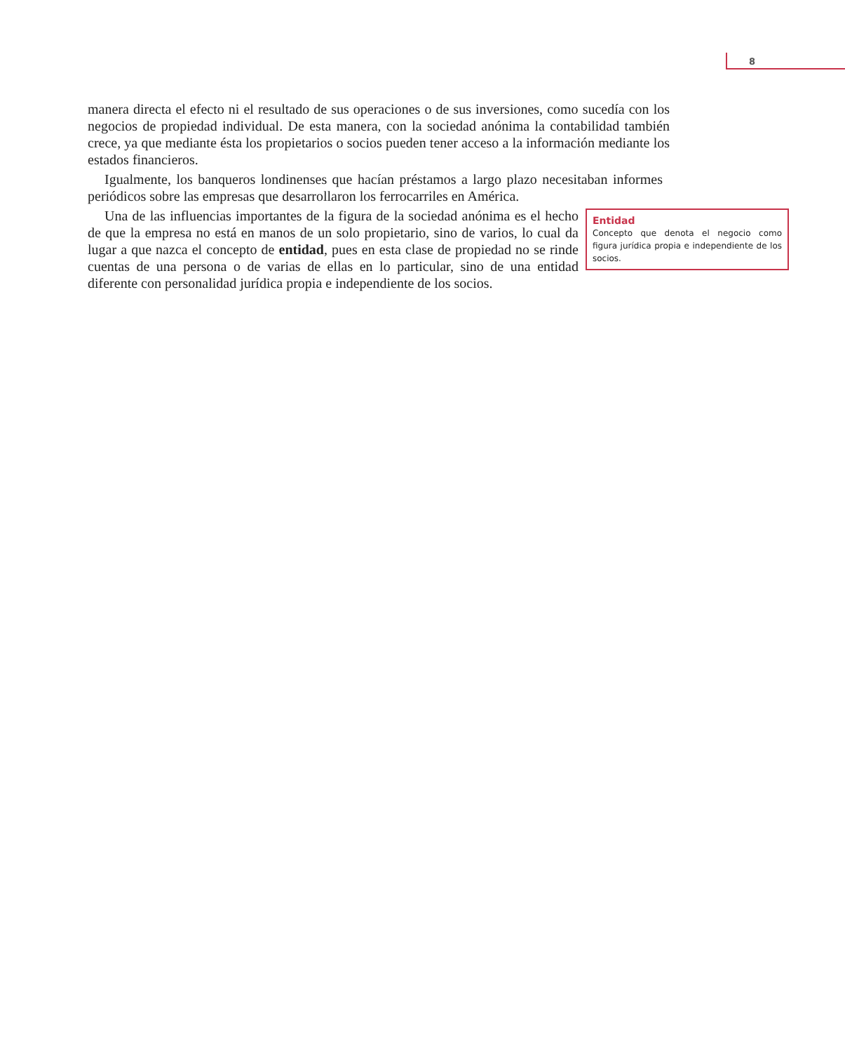8
manera directa el efecto ni el resultado de sus operaciones o de sus inversiones, como sucedía con los negocios de propiedad individual. De esta manera, con la sociedad anónima la contabilidad también crece, ya que mediante ésta los propietarios o socios pueden tener acceso a la información mediante los estados financieros.
Igualmente, los banqueros londinenses que hacían préstamos a largo plazo necesitaban informes periódicos sobre las empresas que desarrollaron los ferrocarriles en América.
Entidad
Concepto que denota el negocio como figura jurídica propia e independiente de los socios.
Una de las influencias importantes de la figura de la sociedad anónima es el hecho de que la empresa no está en manos de un solo propietario, sino de varios, lo cual da lugar a que nazca el concepto de entidad, pues en esta clase de propiedad no se rinde cuentas de una persona o de varias de ellas en lo particular, sino de una entidad diferente con personalidad jurídica propia e independiente de los socios.